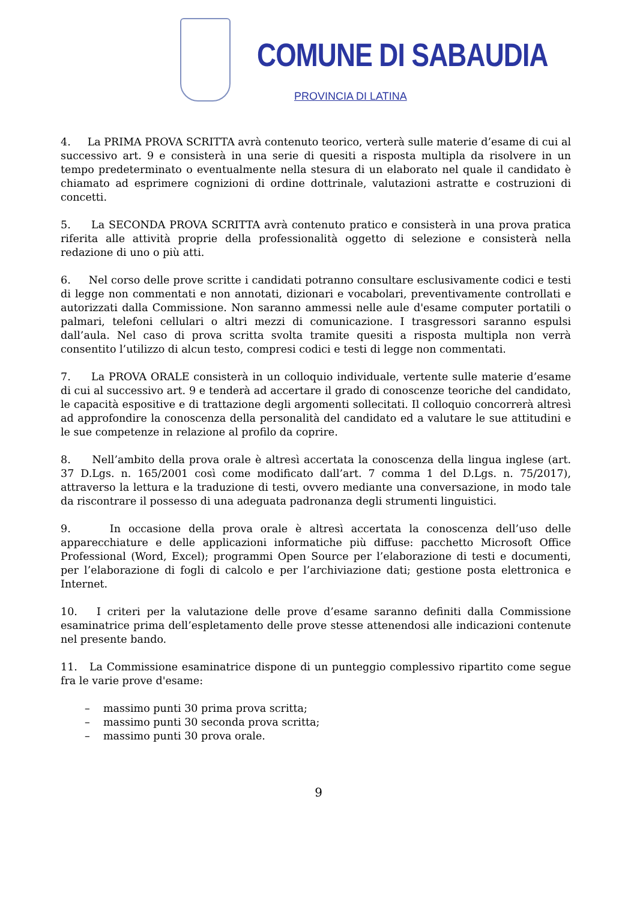COMUNE DI SABAUDIA
PROVINCIA DI LATINA
4. La PRIMA PROVA SCRITTA avrà contenuto teorico, verterà sulle materie d’esame di cui al successivo art. 9 e consisterà in una serie di quesiti a risposta multipla da risolvere in un tempo predeterminato o eventualmente nella stesura di un elaborato nel quale il candidato è chiamato ad esprimere cognizioni di ordine dottrinale, valutazioni astratte e costruzioni di concetti.
5. La SECONDA PROVA SCRITTA avrà contenuto pratico e consisterà in una prova pratica riferita alle attività proprie della professionalità oggetto di selezione e consisterà nella redazione di uno o più atti.
6. Nel corso delle prove scritte i candidati potranno consultare esclusivamente codici e testi di legge non commentati e non annotati, dizionari e vocabolari, preventivamente controllati e autorizzati dalla Commissione. Non saranno ammessi nelle aule d'esame computer portatili o palmari, telefoni cellulari o altri mezzi di comunicazione. I trasgressori saranno espulsi dall’aula. Nel caso di prova scritta svolta tramite quesiti a risposta multipla non verrà consentito l’utilizzo di alcun testo, compresi codici e testi di legge non commentati.
7. La PROVA ORALE consisterà in un colloquio individuale, vertente sulle materie d’esame di cui al successivo art. 9 e tenderà ad accertare il grado di conoscenze teoriche del candidato, le capacità espositive e di trattazione degli argomenti sollecitati. Il colloquio concorrerà altresì ad approfondire la conoscenza della personalità del candidato ed a valutare le sue attitudini e le sue competenze in relazione al profilo da coprire.
8. Nell’ambito della prova orale è altresì accertata la conoscenza della lingua inglese (art. 37 D.Lgs. n. 165/2001 così come modificato dall’art. 7 comma 1 del D.Lgs. n. 75/2017), attraverso la lettura e la traduzione di testi, ovvero mediante una conversazione, in modo tale da riscontrare il possesso di una adeguata padronanza degli strumenti linguistici.
9. In occasione della prova orale è altresì accertata la conoscenza dell’uso delle apparecchiature e delle applicazioni informatiche più diffuse: pacchetto Microsoft Office Professional (Word, Excel); programmi Open Source per l’elaborazione di testi e documenti, per l’elaborazione di fogli di calcolo e per l’archiviazione dati; gestione posta elettronica e Internet.
10. I criteri per la valutazione delle prove d’esame saranno definiti dalla Commissione esaminatrice prima dell’espletamento delle prove stesse attenendosi alle indicazioni contenute nel presente bando.
11. La Commissione esaminatrice dispone di un punteggio complessivo ripartito come segue fra le varie prove d'esame:
– massimo punti 30 prima prova scritta;
– massimo punti 30 seconda prova scritta;
– massimo punti 30 prova orale.
9